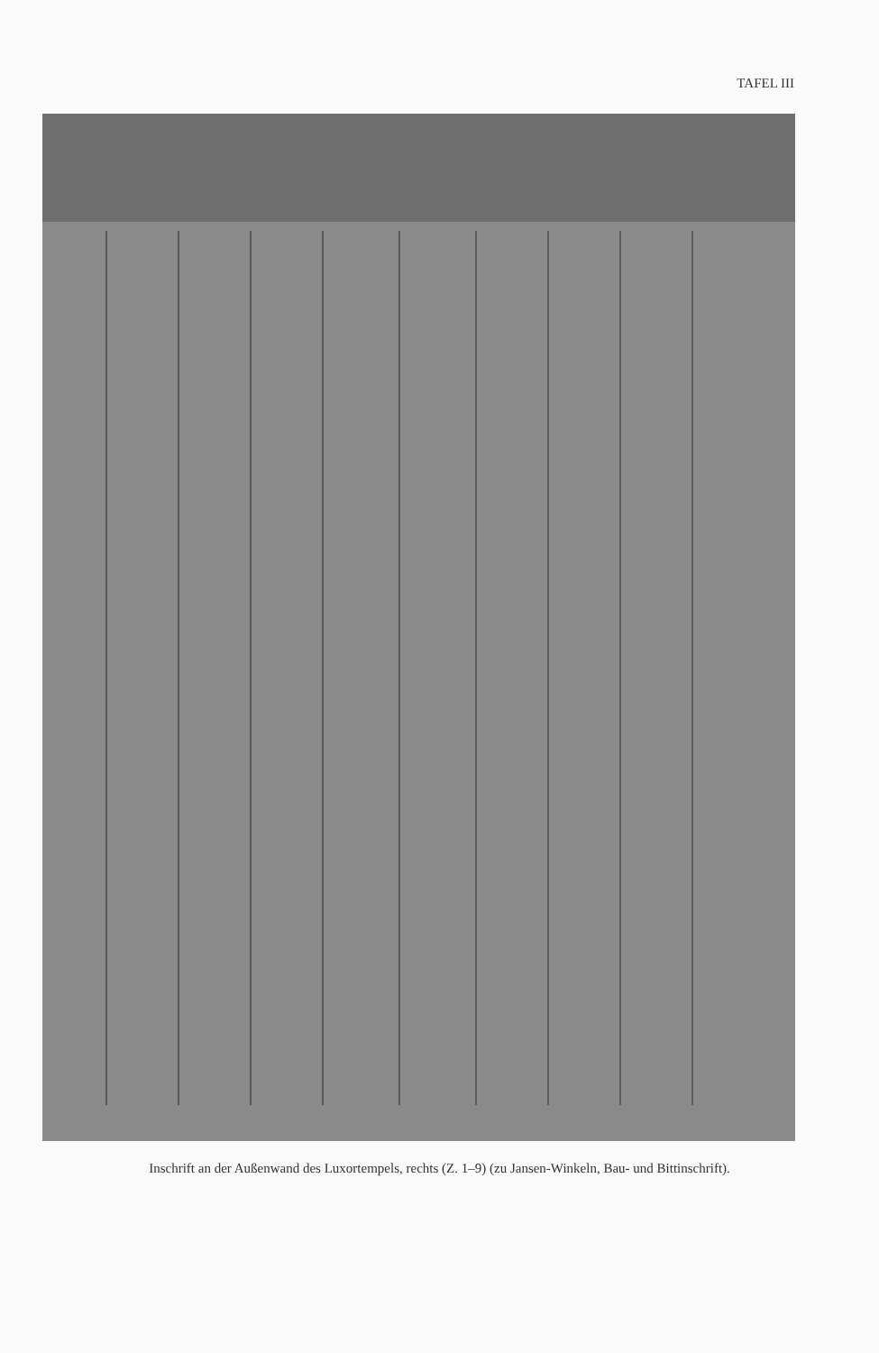TAFEL III
Inschrift an der Außenwand des Luxortempels, rechts (Z. 1–9) (zu Jansen-Winkeln, Bau- und Bittinschrift).